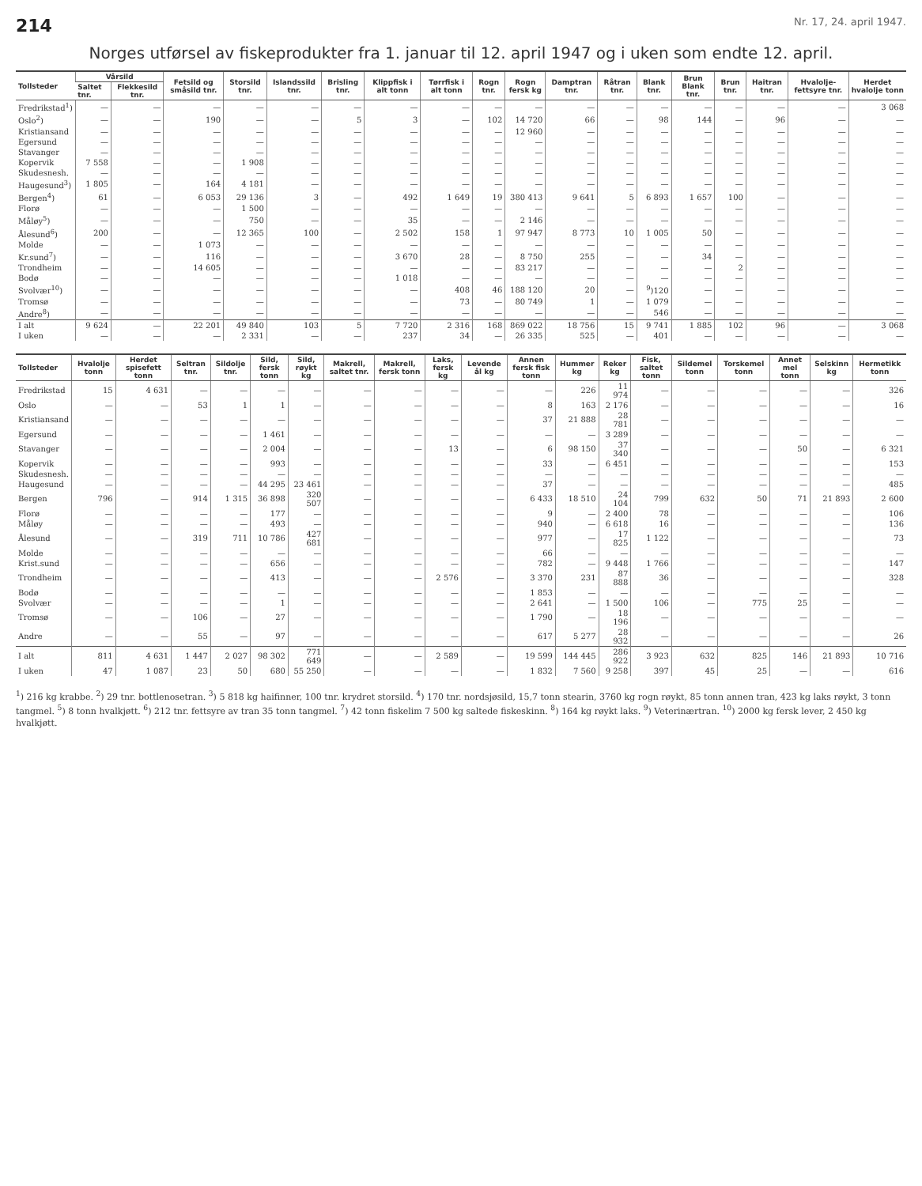214 Nr. 17, 24. april 1947.
Norges utførsel av fiskeprodukter fra 1. januar til 12. april 1947 og i uken som endte 12. april.
| Tollsteder | Vårsild | | Fetsild og småsild tnr. | Storsild tnr. | Islandssild tnr. | Brisling tnr. | Klippfisk i alt tonn | Tørrfisk i alt tonn | Rogn tnr. | Rogn fersk kg | Damptran tnr. | Råtran tnr. | Blank tnr. | Brun Blank tnr. | Brun tnr. | Haitran tnr. | Hvalolje-fettsyre tnr. | Herdet hvalolje tonn |
| --- | --- | --- | --- | --- | --- | --- | --- | --- | --- | --- | --- | --- | --- | --- | --- | --- | --- | --- |
| | Saltet tnr. | Flekkesild tnr. | | | | | | | | | | | | | | | | |
| Fredrikstad<sup>1</sup>) | — | — | — | — | — | — | — | — | — | — | — | — | — | — | — | — | — | 3 068 |
| Oslo<sup>2</sup>) | — | — | 190 | — | — | 5 | 3 | — | 102 | 14 720 | 66 | — | 98 | 144 | — | 96 | — | — |
| Kristiansand | — | — | — | — | — | — | — | — | — | 12 960 | — | — | — | — | — | — | — | — |
| Egersund | — | — | — | — | — | — | — | — | — | — | — | — | — | — | — | — | — | — |
| Stavanger | — | — | — | — | — | — | — | — | — | — | — | — | — | — | — | — | — | — |
| Kopervik | 7 558 | — | — | 1 908 | — | — | — | — | — | — | — | — | — | — | — | — | — | — |
| Skudesnesh. | — | — | — | — | — | — | — | — | — | — | — | — | — | — | — | — | — | — |
| Haugesund<sup>3</sup>) | 1 805 | — | 164 | 4 181 | — | — | — | — | — | — | — | — | — | — | — | — | — | — |
| Bergen<sup>4</sup>) | 61 | — | 6 053 | 29 136 | 3 | — | 492 | 1 649 | 19 | 380 413 | 9 641 | 5 | 6 893 | 1 657 | 100 | — | — | — |
| Florø | — | — | — | 1 500 | — | — | — | — | — | — | — | — | — | — | — | — | — | — |
| Måløy<sup>5</sup>) | — | — | — | 750 | — | — | 35 | — | — | 2 146 | — | — | — | — | — | — | — | — |
| Ålesund<sup>6</sup>) | 200 | — | — | 12 365 | 100 | — | 2 502 | 158 | 1 | 97 947 | 8 773 | 10 | 1 005 | 50 | — | — | — | — |
| Molde | — | — | 1 073 | — | — | — | — | — | — | — | — | — | — | — | — | — | — | — |
| Kr.sund<sup>7</sup>) | — | — | 116 | — | — | — | 3 670 | 28 | — | 8 750 | 255 | — | — | 34 | — | — | — | — |
| Trondheim | — | — | 14 605 | — | — | — | — | — | — | 83 217 | — | — | — | — | 2 | — | — | — |
| Bodø | — | — | — | — | — | — | 1 018 | — | — | — | — | — | — | — | — | — | — | — |
| Svolvær<sup>10</sup>) | — | — | — | — | — | — | — | 408 | 46 | 188 120 | 20 | — | <sup>9</sup>)120 | — | — | — | — | — |
| Tromsø | — | — | — | — | — | — | — | 73 | — | 80 749 | 1 | — | 1 079 | — | — | — | — | — |
| Andre<sup>8</sup>) | — | — | — | — | — | — | — | — | — | — | — | — | 546 | — | — | — | — | — |
| I alt | 9 624 | — | 22 201 | 49 840 | 103 | 5 | 7 720 | 2 316 | 168 | 869 022 | 18 756 | 15 | 9 741 | 1 885 | 102 | 96 | — | 3 068 |
| I uken | — | — | — | 2 331 | — | — | 237 | 34 | — | 26 335 | 525 | — | 401 | — | — | — | — | — |
| Tollsteder | Hvalolje tonn | Herdet spisefett tonn | Seltran tnr. | Sildolje tnr. | Sild, fersk tonn | Sild, røykt kg | Makrell, saltet tnr. | Makrell, fersk tonn | Laks, fersk kg | Levende ål kg | Annen fersk fisk tonn | Hummer kg | Reker kg | Fisk, saltet tonn | Sildemel tonn | Torskemel tonn | Annet mel tonn | Selskinn kg | Hermetikk tonn |
| --- | --- | --- | --- | --- | --- | --- | --- | --- | --- | --- | --- | --- | --- | --- | --- | --- | --- | --- | --- |
| Fredrikstad | 15 | 4 631 | — | — | — | — | — | — | — | — | — | 226 | 11 974 | — | — | — | — | — | 326 |
| Oslo | — | — | 53 | 1 | 1 | — | — | — | — | — | 8 | 163 | 2 176 | — | — | — | — | — | 16 |
| Kristiansand | — | — | — | — | — | — | — | — | — | — | 37 | 21 888 | 28 781 | — | — | — | — | — | — |
| Egersund | — | — | — | — | 1 461 | — | — | — | — | — | — | — | 3 289 | — | — | — | — | — | — |
| Stavanger | — | — | — | — | 2 004 | — | — | — | 13 | — | 6 | 98 150 | 37 340 | — | — | — | 50 | — | 6 321 |
| Kopervik | — | — | — | — | 993 | — | — | — | — | — | 33 | — | 6 451 | — | — | — | — | — | 153 |
| Skudesnesh. | — | — | — | — | — | — | — | — | — | — | — | — | — | — | — | — | — | — | — |
| Haugesund | — | — | — | — | 44 295 | 23 461 | — | — | — | — | 37 | — | — | — | — | — | — | — | 485 |
| Bergen | 796 | — | 914 | 1 315 | 36 898 | 320 507 | — | — | — | — | 6 433 | 18 510 | 24 104 | 799 | 632 | 50 | 71 | 21 893 | 2 600 |
| Florø | — | — | — | — | 177 | — | — | — | — | — | 9 | — | 2 400 | 78 | — | — | — | — | 106 |
| Måløy | — | — | — | — | 493 | — | — | — | — | — | 940 | — | 6 618 | 16 | — | — | — | — | 136 |
| Ålesund | — | — | 319 | 711 | 10 786 | 427 681 | — | — | — | — | 977 | — | 17 825 | 1 122 | — | — | — | — | 73 |
| Molde | — | — | — | — | — | — | — | — | — | — | 66 | — | — | — | — | — | — | — | — |
| Krist.sund | — | — | — | — | 656 | — | — | — | — | — | 782 | — | 9 448 | 1 766 | — | — | — | — | 147 |
| Trondheim | — | — | — | — | 413 | — | — | — | 2 576 | — | 3 370 | 231 | 87 888 | 36 | — | — | — | — | 328 |
| Bodø | — | — | — | — | — | — | — | — | — | — | 1 853 | — | — | — | — | — | — | — | — |
| Svolvær | — | — | — | — | 1 | — | — | — | — | — | 2 641 | — | 1 500 | 106 | — | 775 | 25 | — | — |
| Tromsø | — | — | 106 | — | 27 | — | — | — | — | — | 1 790 | — | 18 196 | — | — | — | — | — | — |
| Andre | — | — | 55 | — | 97 | — | — | — | — | — | 617 | 5 277 | 28 932 | — | — | — | — | — | 26 |
| I alt | 811 | 4 631 | 1 447 | 2 027 | 98 302 | 771 649 | — | — | 2 589 | — | 19 599 | 144 445 | 286 922 | 3 923 | 632 | 825 | 146 | 21 893 | 10 716 |
| I uken | 47 | 1 087 | 23 | 50 | 680 | 55 250 | — | — | — | — | 1 832 | 7 560 | 9 258 | 397 | 45 | 25 | — | — | 616 |
<sup>1</sup>) 216 kg krabbe. <sup>2</sup>) 29 tnr. bottlenosetran. <sup>3</sup>) 5 818 kg haifinner, 100 tnr. krydret storsild. <sup>4</sup>) 170 tnr. nordsjøsild, 15,7 tonn stearin, 3760 kg rogn røykt, 85 tonn annen tran, 423 kg laks røykt, 3 tonn tangmel. <sup>5</sup>) 8 tonn hvalkjøtt. <sup>6</sup>) 212 tnr. fettsyre av tran 35 tonn tangmel. <sup>7</sup>) 42 tonn fiskelim 7 500 kg saltede fiskeskinn. <sup>8</sup>) 164 kg røykt laks. <sup>9</sup>) Veterinærtran. <sup>10</sup>) 2000 kg fersk lever, 2 450 kg hvalkjøtt.